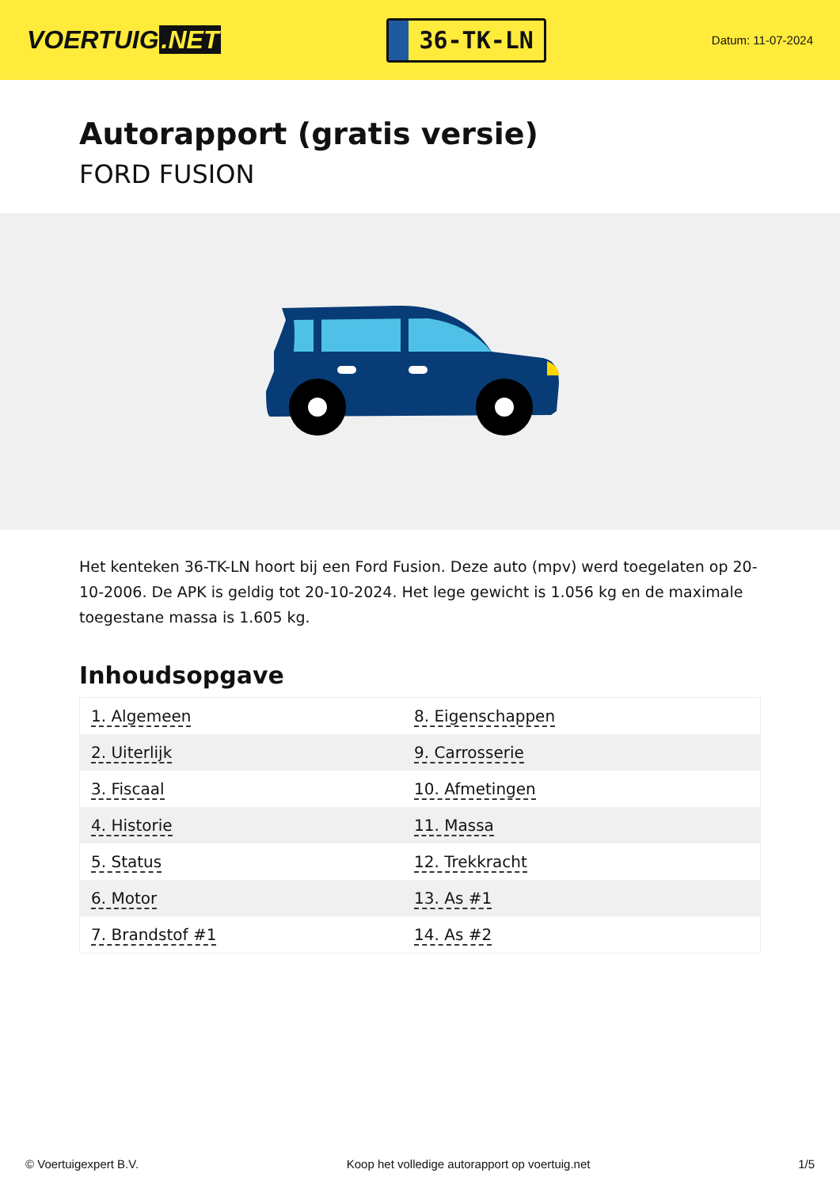VOERTUIG.NET
36-TK-LN
Datum: 11-07-2024
Autorapport (gratis versie)
FORD FUSION
Het kenteken 36-TK-LN hoort bij een Ford Fusion. Deze auto (mpv) werd toegelaten op 20-10-2006. De APK is geldig tot 20-10-2024. Het lege gewicht is 1.056 kg en de maximale toegestane massa is 1.605 kg.
Inhoudsopgave
| 1. Algemeen | 8. Eigenschappen |
| 2. Uiterlijk | 9. Carrosserie |
| 3. Fiscaal | 10. Afmetingen |
| 4. Historie | 11. Massa |
| 5. Status | 12. Trekkracht |
| 6. Motor | 13. As #1 |
| 7. Brandstof #1 | 14. As #2 |
© Voertuigexpert B.V. Koop het volledige autorapport op voertuig.net 1/5